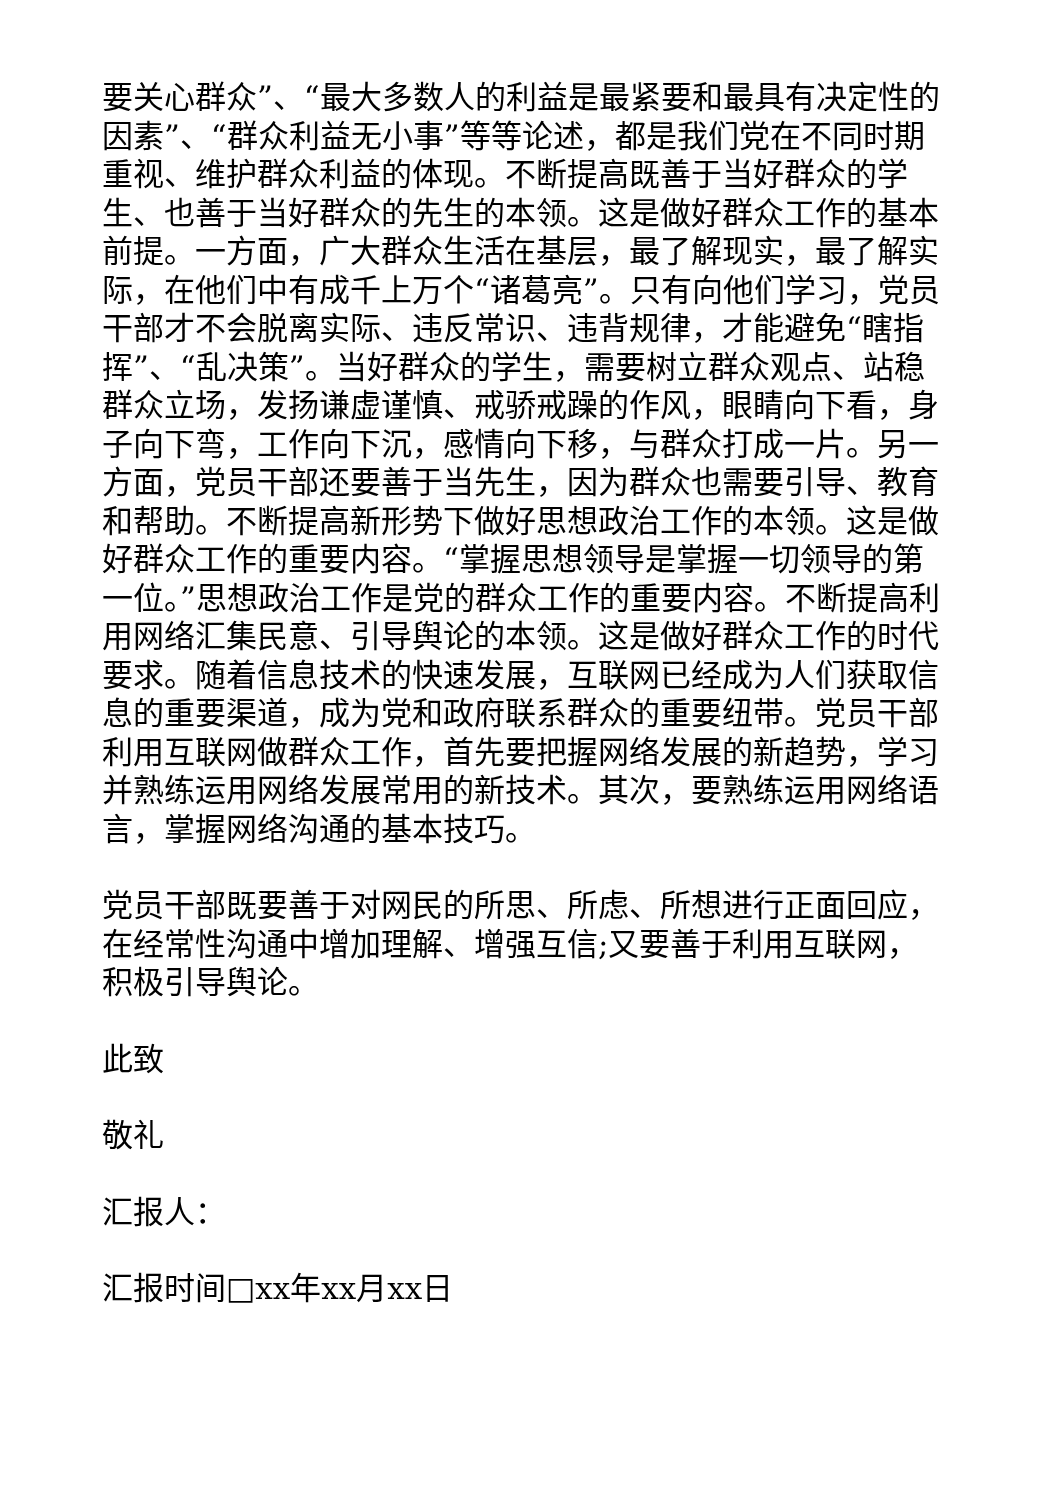要关心群众”、“最大多数人的利益是最紧要和最具有决定性的因素”、“群众利益无小事”等等论述，都是我们党在不同时期重视、维护群众利益的体现。不断提高既善于当好群众的学生、也善于当好群众的先生的本领。这是做好群众工作的基本前提。一方面，广大群众生活在基层，最了解现实，最了解实际，在他们中有成千上万个“诸葛亮”。只有向他们学习，党员干部才不会脱离实际、违反常识、违背规律，才能避免“瞎指挥”、“乱决策”。当好群众的学生，需要树立群众观点、站稳群众立场，发扬谦虚谨慎、戒骄戒躁的作风，眼睛向下看，身子向下弯，工作向下沉，感情向下移，与群众打成一片。另一方面，党员干部还要善于当先生，因为群众也需要引导、教育和帮助。不断提高新形势下做好思想政治工作的本领。这是做好群众工作的重要内容。“掌握思想领导是掌握一切领导的第一位。”思想政治工作是党的群众工作的重要内容。不断提高利用网络汇集民意、引导舆论的本领。这是做好群众工作的时代要求。随着信息技术的快速发展，互联网已经成为人们获取信息的重要渠道，成为党和政府联系群众的重要纽带。党员干部利用互联网做群众工作，首先要把握网络发展的新趋势，学习并熟练运用网络发展常用的新技术。其次，要熟练运用网络语言，掌握网络沟通的基本技巧。
党员干部既要善于对网民的所思、所虑、所想进行正面回应，在经常性沟通中增加理解、增强互信;又要善于利用互联网，积极引导舆论。
此致
敬礼
汇报人：
汇报时间□xx年xx月xx日